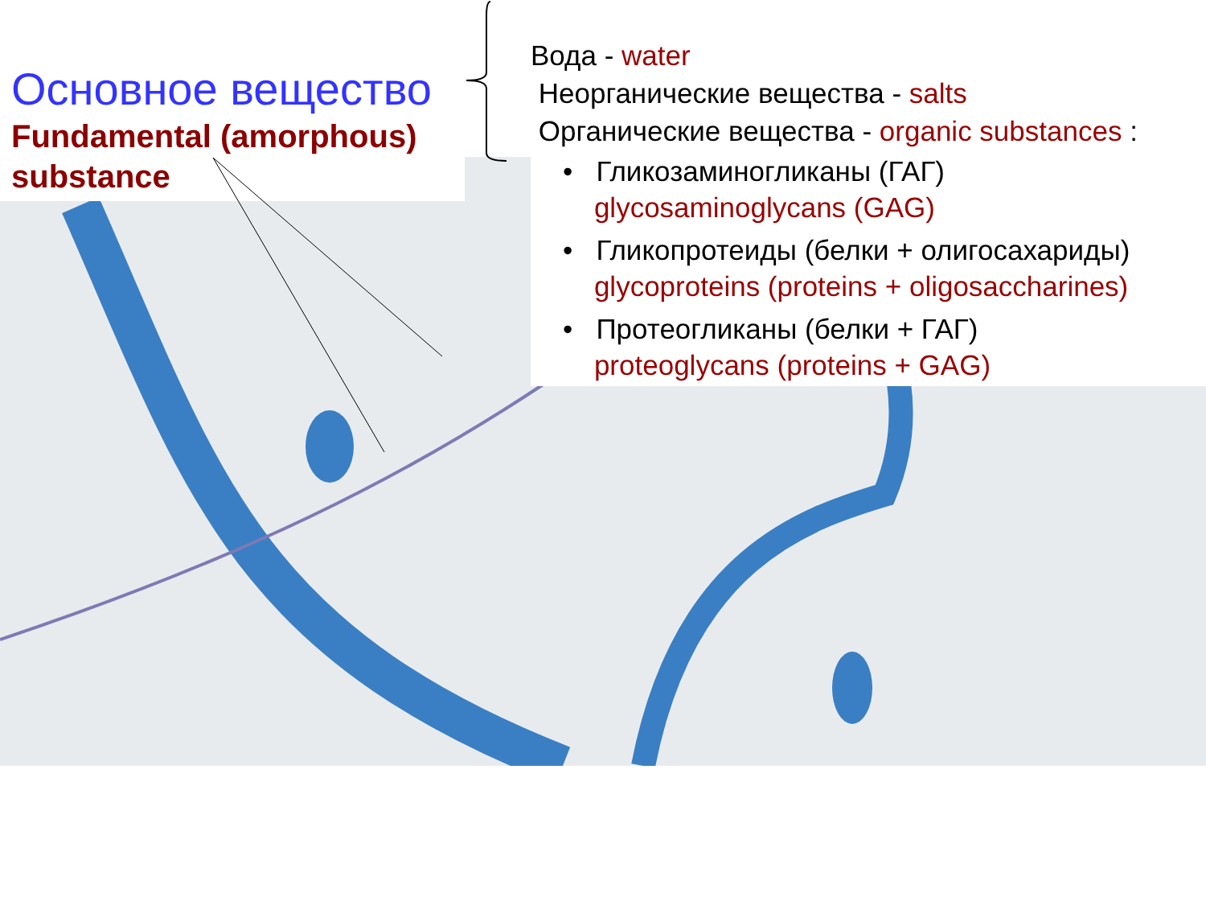Основное вещество
Fundamental (amorphous) substance
Вода - water
Неорганические вещества - salts
Органические вещества - organic substances :
• Гликозаминогликаны (ГАГ)
glycosaminoglycans (GAG)
• Гликопротеиды (белки + олигосахариды)
glycoproteins (proteins + oligosaccharines)
• Протеогликаны (белки + ГАГ)
proteoglycans (proteins + GAG)